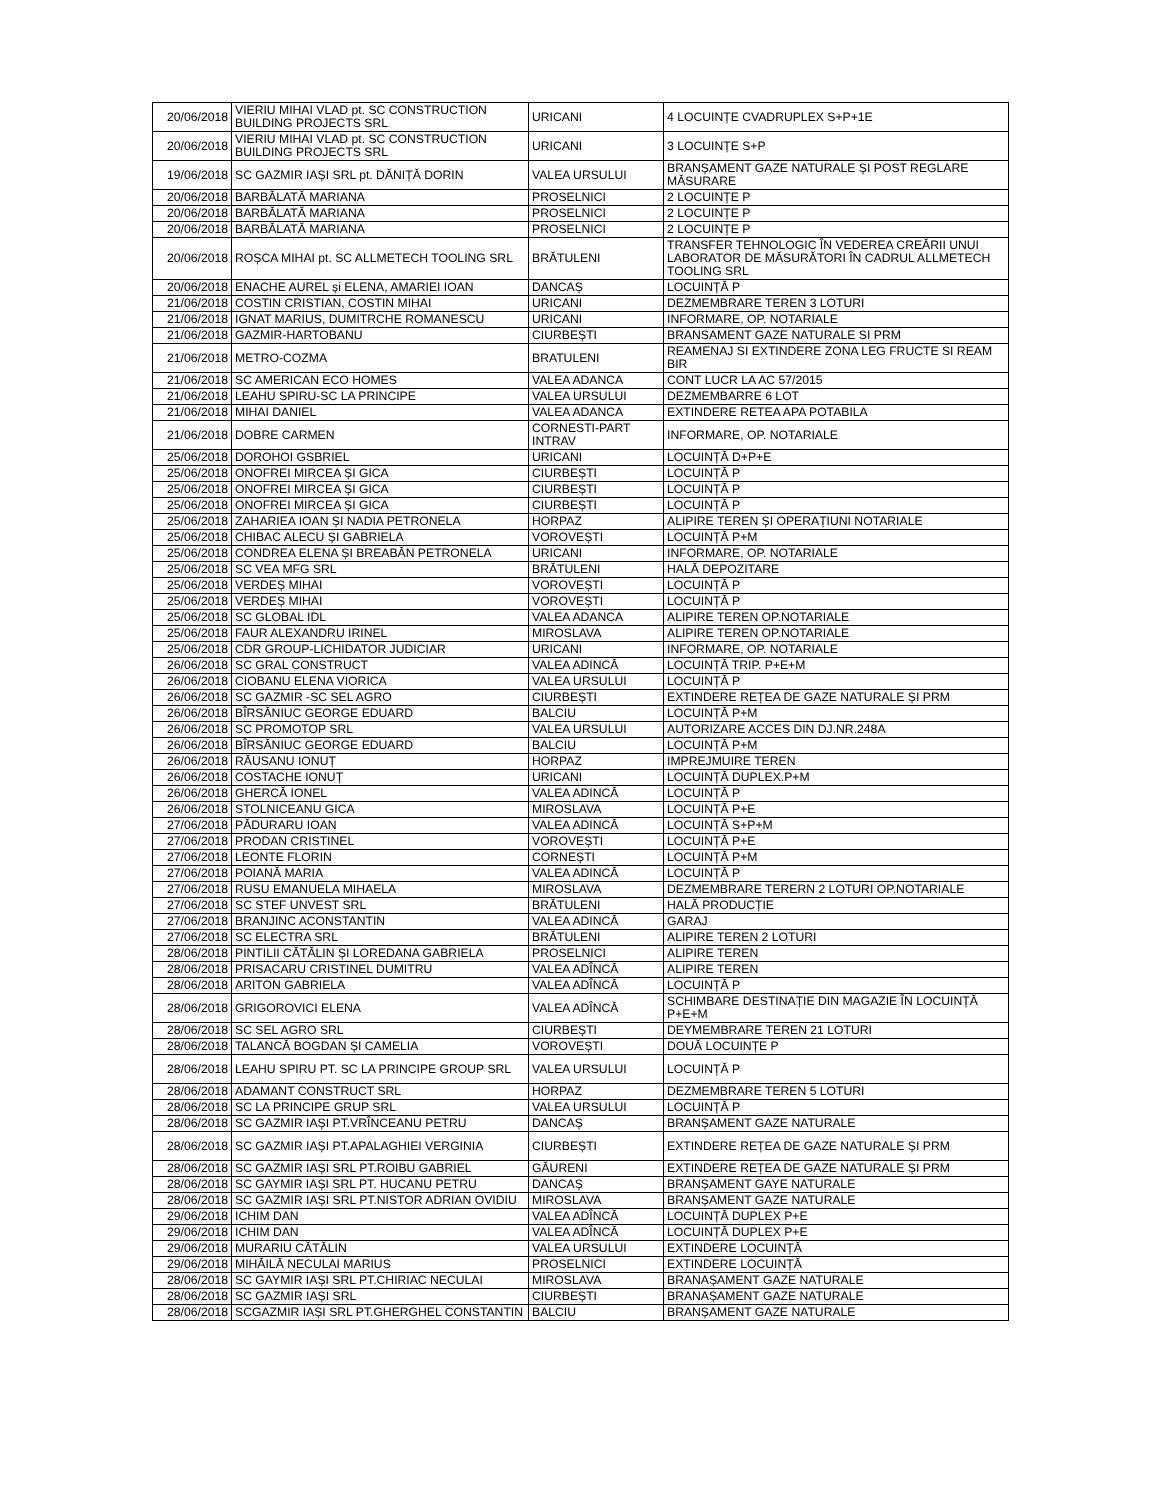| 20/06/2018 | VIERIU MIHAI VLAD pt. SC CONSTRUCTION BUILDING PROJECTS SRL | URICANI | 4 LOCUINȚE CVADRUPLEX S+P+1E |
| 20/06/2018 | VIERIU MIHAI VLAD pt. SC CONSTRUCTION BUILDING PROJECTS SRL | URICANI | 3 LOCUINȚE S+P |
| 19/06/2018 | SC GAZMIR IAȘI SRL pt. DĂNIȚĂ DORIN | VALEA URSULUI | BRANȘAMENT GAZE NATURALE ȘI POST REGLARE MĂSURARE |
| 20/06/2018 | BARBĂLATĂ MARIANA | PROSELNICI | 2 LOCUINȚE P |
| 20/06/2018 | BARBĂLATĂ MARIANA | PROSELNICI | 2 LOCUINȚE P |
| 20/06/2018 | BARBĂLATĂ MARIANA | PROSELNICI | 2 LOCUINȚE P |
| 20/06/2018 | ROȘCA MIHAI pt. SC ALLMETECH TOOLING SRL | BRĂTULENI | TRANSFER TEHNOLOGIC ÎN VEDEREA CREĂRII UNUI LABORATOR DE MĂSURĂTORI ÎN CADRUL ALLMETECH TOOLING SRL |
| 20/06/2018 | ENACHE AUREL și ELENA, AMARIEI IOAN | DANCAȘ | LOCUINȚĂ P |
| 21/06/2018 | COSTIN CRISTIAN, COSTIN MIHAI | URICANI | DEZMEMBRARE TEREN 3 LOTURI |
| 21/06/2018 | IGNAT MARIUS, DUMITRCHE ROMANESCU | URICANI | INFORMARE, OP. NOTARIALE |
| 21/06/2018 | GAZMIR-HARTOBANU | CIURBEȘTI | BRANSAMENT GAZE NATURALE SI PRM |
| 21/06/2018 | METRO-COZMA | BRATULENI | REAMENAJ SI EXTINDERE ZONA LEG FRUCTE SI REAM BIR |
| 21/06/2018 | SC AMERICAN ECO HOMES | VALEA ADANCA | CONT LUCR LA AC 57/2015 |
| 21/06/2018 | LEAHU SPIRU-SC LA PRINCIPE | VALEA URSULUI | DEZMEMBARRE 6 LOT |
| 21/06/2018 | MIHAI DANIEL | VALEA ADANCA | EXTINDERE RETEA APA POTABILA |
| 21/06/2018 | DOBRE CARMEN | CORNESTI-PART INTRAV | INFORMARE, OP. NOTARIALE |
| 25/06/2018 | DOROHOI GSBRIEL | URICANI | LOCUINȚĂ D+P+E |
| 25/06/2018 | ONOFREI MIRCEA ȘI GICA | CIURBEȘTI | LOCUINȚĂ P |
| 25/06/2018 | ONOFREI MIRCEA ȘI GICA | CIURBEȘTI | LOCUINȚĂ P |
| 25/06/2018 | ONOFREI MIRCEA ȘI GICA | CIURBEȘTI | LOCUINȚĂ P |
| 25/06/2018 | ZAHARIEA IOAN ȘI NADIA PETRONELA | HORPAZ | ALIPIRE TEREN ȘI OPERAȚIUNI NOTARIALE |
| 25/06/2018 | CHIBAC ALECU ȘI GABRIELA | VOROVEȘTI | LOCUINȚĂ P+M |
| 25/06/2018 | CONDREA ELENA ȘI BREABĂN PETRONELA | URICANI | INFORMARE, OP. NOTARIALE |
| 25/06/2018 | SC VEA MFG SRL | BRĂTULENI | HALĂ DEPOZITARE |
| 25/06/2018 | VERDEȘ MIHAI | VOROVEȘTI | LOCUINȚĂ P |
| 25/06/2018 | VERDEȘ MIHAI | VOROVEȘTI | LOCUINȚĂ P |
| 25/06/2018 | SC GLOBAL IDL | VALEA ADANCA | ALIPIRE TEREN OP.NOTARIALE |
| 25/06/2018 | FAUR ALEXANDRU IRINEL | MIROSLAVA | ALIPIRE TEREN OP.NOTARIALE |
| 25/06/2018 | CDR GROUP-LICHIDATOR JUDICIAR | URICANI | INFORMARE, OP. NOTARIALE |
| 26/06/2018 | SC GRAL CONSTRUCT | VALEA ADINCĂ | LOCUINȚĂ TRIP. P+E+M |
| 26/06/2018 | CIOBANU ELENA VIORICA | VALEA URSULUI | LOCUINȚĂ P |
| 26/06/2018 | SC GAZMIR -SC SEL AGRO | CIURBEȘTI | EXTINDERE REȚEA DE GAZE NATURALE ȘI PRM |
| 26/06/2018 | BÎRSĂNIUC GEORGE EDUARD | BALCIU | LOCUINȚĂ P+M |
| 26/06/2018 | SC PROMOTOP SRL | VALEA URSULUI | AUTORIZARE ACCES DIN DJ.NR.248A |
| 26/06/2018 | BÎRSĂNIUC GEORGE EDUARD | BALCIU | LOCUINȚĂ P+M |
| 26/06/2018 | RĂUSANU IONUȚ | HORPAZ | IMPREJMUIRE TEREN |
| 26/06/2018 | COSTACHE IONUȚ | URICANI | LOCUINȚĂ DUPLEX.P+M |
| 26/06/2018 | GHERCĂ IONEL | VALEA ADINCĂ | LOCUINȚĂ P |
| 26/06/2018 | STOLNICEANU GICA | MIROSLAVA | LOCUINȚĂ P+E |
| 27/06/2018 | PĂDURARU IOAN | VALEA ADINCĂ | LOCUINȚĂ S+P+M |
| 27/06/2018 | PRODAN CRISTINEL | VOROVEȘTI | LOCUINȚĂ P+E |
| 27/06/2018 | LEONTE FLORIN | CORNEȘTI | LOCUINȚĂ P+M |
| 27/06/2018 | POIANĂ MARIA | VALEA ADINCĂ | LOCUINȚĂ P |
| 27/06/2018 | RUSU EMANUELA MIHAELA | MIROSLAVA | DEZMEMBRARE TERERN 2 LOTURI OP.NOTARIALE |
| 27/06/2018 | SC STEF UNVEST SRL | BRĂTULENI | HALĂ PRODUCȚIE |
| 27/06/2018 | BRANJINC ACONSTANTIN | VALEA ADINCĂ | GARAJ |
| 27/06/2018 | SC ELECTRA SRL | BRĂTULENI | ALIPIRE TEREN 2 LOTURI |
| 28/06/2018 | PINTILII CĂTĂLIN ȘI LOREDANA GABRIELA | PROSELNICI | ALIPIRE TEREN |
| 28/06/2018 | PRISACARU CRISTINEL DUMITRU | VALEA ADÎNCĂ | ALIPIRE TEREN |
| 28/06/2018 | ARITON GABRIELA | VALEA ADÎNCĂ | LOCUINȚĂ P |
| 28/06/2018 | GRIGOROVICI ELENA | VALEA ADÎNCĂ | SCHIMBARE DESTINAȚIE DIN MAGAZIE ÎN LOCUINȚĂ P+E+M |
| 28/06/2018 | SC SEL AGRO SRL | CIURBEȘTI | DEYMEMBRARE TEREN 21 LOTURI |
| 28/06/2018 | TALANCĂ BOGDAN ȘI CAMELIA | VOROVEȘTI | DOUĂ LOCUINȚE P |
| 28/06/2018 | LEAHU SPIRU PT. SC LA PRINCIPE GROUP SRL | VALEA URSULUI | LOCUINȚĂ P |
| 28/06/2018 | ADAMANT CONSTRUCT SRL | HORPAZ | DEZMEMBRARE TEREN 5 LOTURI |
| 28/06/2018 | SC LA PRINCIPE GRUP SRL | VALEA URSULUI | LOCUINȚĂ P |
| 28/06/2018 | SC GAZMIR IAȘI PT.VRÎNCEANU PETRU | DANCAȘ | BRANȘAMENT GAZE NATURALE |
| 28/06/2018 | SC GAZMIR IAȘI PT.APALAGHIEI VERGINIA | CIURBEȘTI | EXTINDERE REȚEA DE GAZE NATURALE ȘI PRM |
| 28/06/2018 | SC GAZMIR IAȘI SRL PT.ROIBU GABRIEL | GĂURENI | EXTINDERE REȚEA DE GAZE NATURALE ȘI PRM |
| 28/06/2018 | SC GAYMIR IAȘI SRL PT. HUCANU PETRU | DANCAȘ | BRANȘAMENT GAYE NATURALE |
| 28/06/2018 | SC GAZMIR IAȘI SRL PT.NISTOR ADRIAN OVIDIU | MIROSLAVA | BRANȘAMENT GAZE NATURALE |
| 29/06/2018 | ICHIM DAN | VALEA ADÎNCĂ | LOCUINȚĂ DUPLEX P+E |
| 29/06/2018 | ICHIM DAN | VALEA ADÎNCĂ | LOCUINȚĂ DUPLEX P+E |
| 29/06/2018 | MURARIU CĂTĂLIN | VALEA URSULUI | EXTINDERE LOCUINȚĂ |
| 29/06/2018 | MIHĂILĂ NECULAI MARIUS | PROSELNICI | EXTINDERE LOCUINȚĂ |
| 28/06/2018 | SC GAYMIR IAȘI SRL PT.CHIRIAC NECULAI | MIROSLAVA | BRANAȘAMENT GAZE NATURALE |
| 28/06/2018 | SC GAZMIR IAȘI SRL | CIURBEȘTI | BRANAȘAMENT GAZE NATURALE |
| 28/06/2018 | SCGAZMIR IAȘI SRL PT.GHERGHEL CONSTANTIN | BALCIU | BRANȘAMENT GAZE NATURALE |